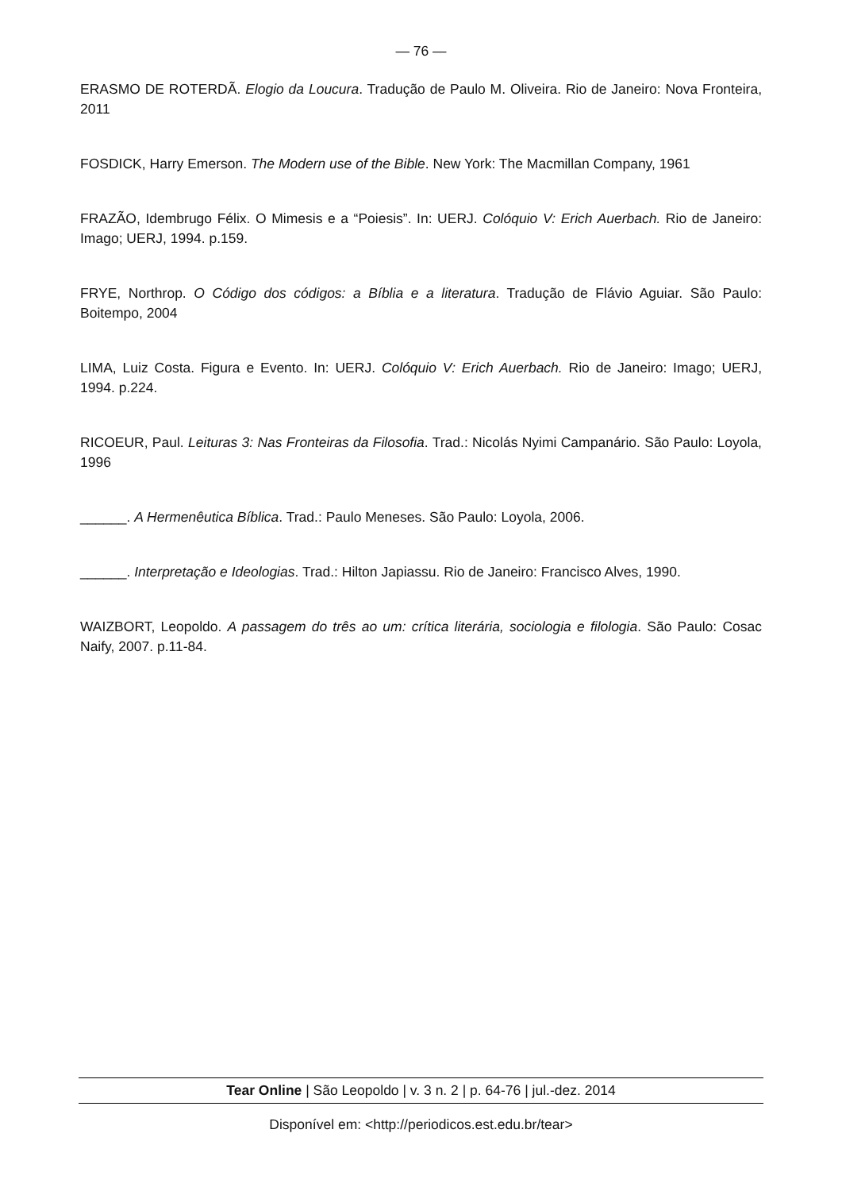— 76 —
ERASMO DE ROTERDÃ. Elogio da Loucura. Tradução de Paulo M. Oliveira. Rio de Janeiro: Nova Fronteira, 2011
FOSDICK, Harry Emerson. The Modern use of the Bible. New York: The Macmillan Company, 1961
FRAZÃO, Idembrugo Félix. O Mimesis e a “Poiesis”. In: UERJ. Colóquio V: Erich Auerbach. Rio de Janeiro: Imago; UERJ, 1994. p.159.
FRYE, Northrop. O Código dos códigos: a Bíblia e a literatura. Tradução de Flávio Aguiar. São Paulo: Boitempo, 2004
LIMA, Luiz Costa. Figura e Evento. In: UERJ. Colóquio V: Erich Auerbach. Rio de Janeiro: Imago; UERJ, 1994. p.224.
RICOEUR, Paul. Leituras 3: Nas Fronteiras da Filosofia. Trad.: Nicolás Nyimi Campanário. São Paulo: Loyola, 1996
______. A Hermenêutica Bíblica. Trad.: Paulo Meneses. São Paulo: Loyola, 2006.
______. Interpretação e Ideologias. Trad.: Hilton Japiassu. Rio de Janeiro: Francisco Alves, 1990.
WAIZBORT, Leopoldo. A passagem do três ao um: crítica literária, sociologia e filologia. São Paulo: Cosac Naify, 2007. p.11-84.
Tear Online | São Leopoldo | v. 3 n. 2 | p. 64-76 | jul.-dez. 2014
Disponível em: <http://periodicos.est.edu.br/tear>